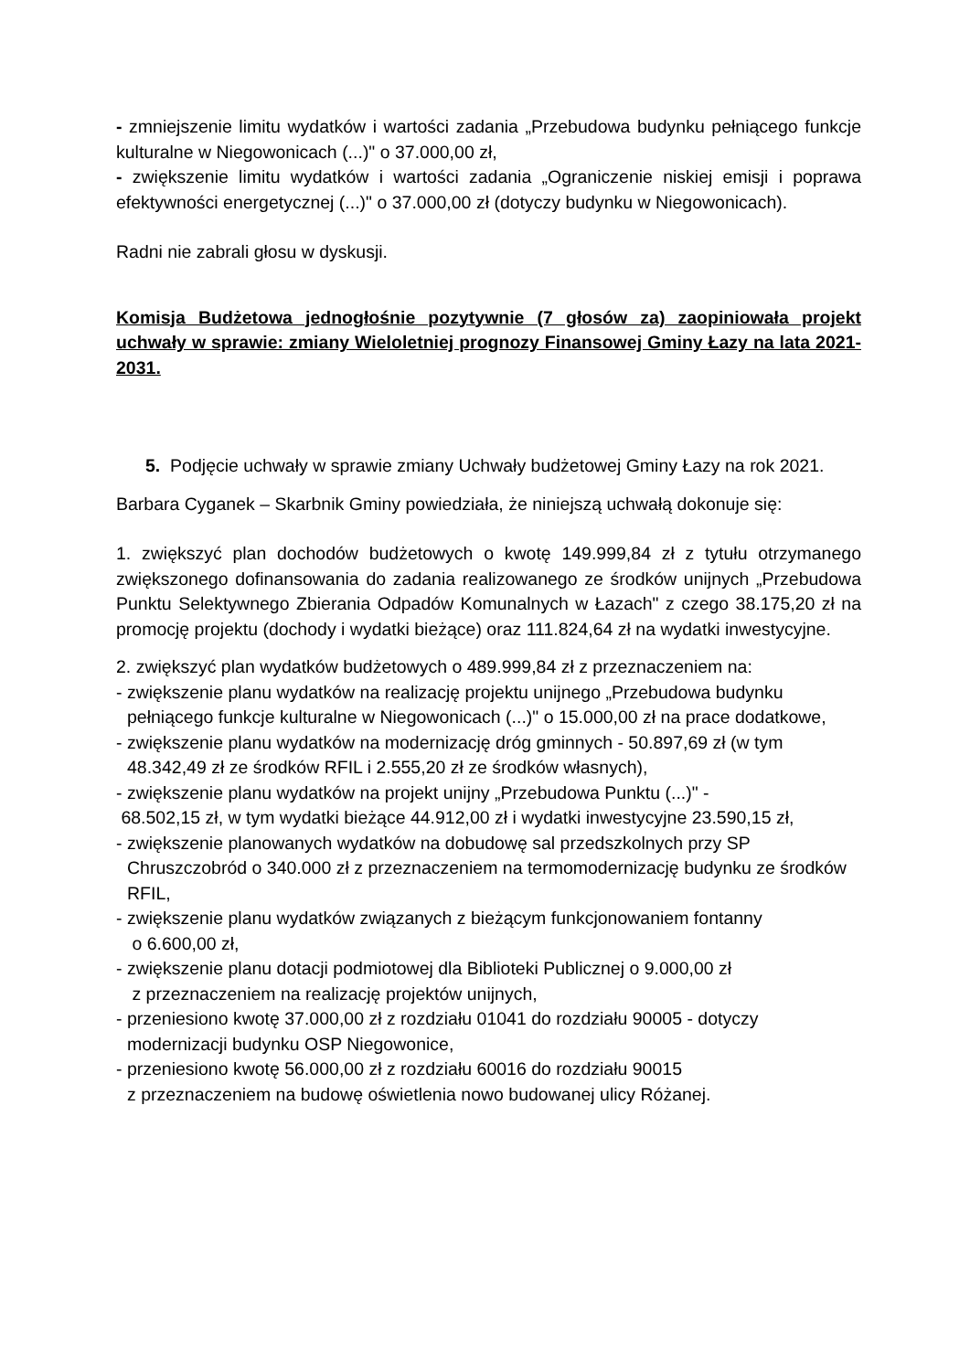- zmniejszenie limitu wydatków i wartości zadania „Przebudowa budynku pełniącego funkcje kulturalne w Niegowonicach (...)" o 37.000,00 zł,
- zwiększenie limitu wydatków i wartości zadania „Ograniczenie niskiej emisji i poprawa efektywności energetycznej (...)" o 37.000,00 zł (dotyczy budynku w Niegowonicach).
Radni nie zabrali głosu w dyskusji.
Komisja Budżetowa jednogłośnie pozytywnie (7 głosów za) zaopiniowała projekt uchwały w sprawie: zmiany Wieloletniej prognozy Finansowej Gminy Łazy na lata 2021-2031.
5. Podjęcie uchwały w sprawie zmiany Uchwały budżetowej Gminy Łazy na rok 2021.
Barbara Cyganek – Skarbnik Gminy powiedziała, że niniejszą uchwałą dokonuje się:
1. zwiększyć plan dochodów budżetowych o kwotę 149.999,84 zł z tytułu otrzymanego zwiększonego dofinansowania do zadania realizowanego ze środków unijnych „Przebudowa Punktu Selektywnego Zbierania Odpadów Komunalnych w Łazach" z czego 38.175,20 zł na promocję projektu (dochody i wydatki bieżące) oraz 111.824,64 zł na wydatki inwestycyjne.
2. zwiększyć plan wydatków budżetowych o 489.999,84 zł z przeznaczeniem na:
- zwiększenie planu wydatków na realizację projektu unijnego „Przebudowa budynku pełniącego funkcje kulturalne w Niegowonicach (...)" o 15.000,00 zł na prace dodatkowe,
- zwiększenie planu wydatków na modernizację dróg gminnych - 50.897,69 zł (w tym 48.342,49 zł ze środków RFIL i 2.555,20 zł ze środków własnych),
- zwiększenie planu wydatków na projekt unijny „Przebudowa Punktu (...)" -
68.502,15 zł, w tym wydatki bieżące 44.912,00 zł i wydatki inwestycyjne 23.590,15 zł,
- zwiększenie planowanych wydatków na dobudowę sal przedszkolnych przy SP Chruszczobród o 340.000 zł z przeznaczeniem na termomodernizację budynku ze środków RFIL,
- zwiększenie planu wydatków związanych z bieżącym funkcjonowaniem fontanny
o 6.600,00 zł,
- zwiększenie planu dotacji podmiotowej dla Biblioteki Publicznej o 9.000,00 zł
z przeznaczeniem na realizację projektów unijnych,
- przeniesiono kwotę 37.000,00 zł z rozdziału 01041 do rozdziału 90005 - dotyczy modernizacji budynku OSP Niegowonice,
- przeniesiono kwotę 56.000,00 zł z rozdziału 60016 do rozdziału 90015
z przeznaczeniem na budowę oświetlenia nowo budowanej ulicy Różanej.